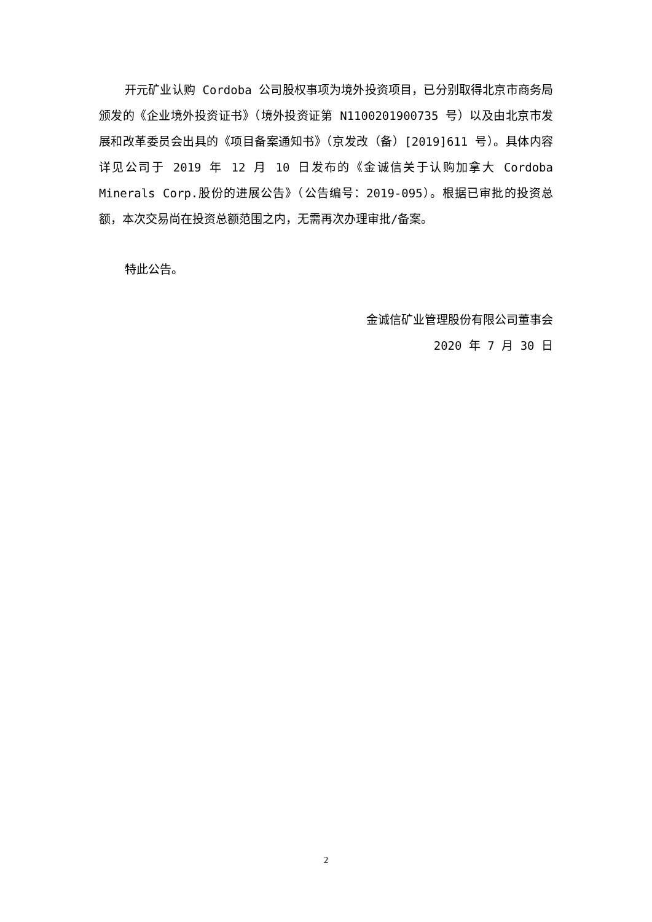开元矿业认购 Cordoba 公司股权事项为境外投资项目，已分别取得北京市商务局颁发的《企业境外投资证书》（境外投资证第 N1100201900735 号）以及由北京市发展和改革委员会出具的《项目备案通知书》（京发改（备）[2019]611 号）。具体内容详见公司于 2019 年 12 月 10 日发布的《金诚信关于认购加拿大 Cordoba Minerals Corp.股份的进展公告》（公告编号：2019-095）。根据已审批的投资总额，本次交易尚在投资总额范围之内，无需再次办理审批/备案。
特此公告。
金诚信矿业管理股份有限公司董事会
2020 年 7 月 30 日
2